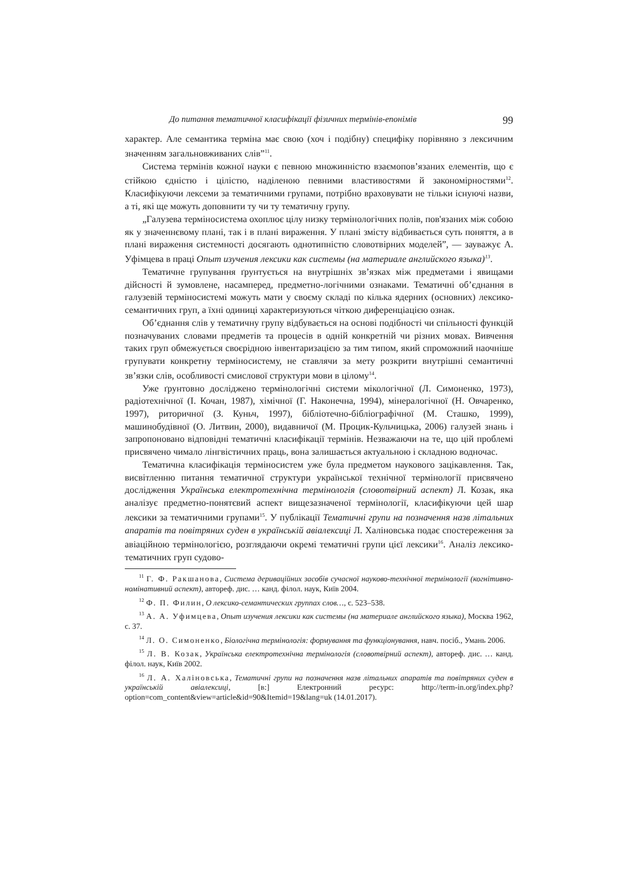До питання тематичної класифікації фізичних термінів-епонімів 99
характер. Але семантика терміна має свою (хоч і подібну) специфіку порівняно з лексичним значенням загальновживаних слів”<sup>11</sup>.
Система термінів кожної науки є певною множинністю взаємопов’язаних елементів, що є стійкою єдністю і цілістю, наділеною певними властивостями й закономірностями<sup>12</sup>. Класифікуючи лексеми за тематичними групами, потрібно враховувати не тільки існуючі назви, а ті, які ще можуть доповнити ту чи ту тематичну групу.
„Галузева терміносистема охоплює цілу низку термінологічних полів, пов'язаних між собою як у значеннєвому плані, так і в плані вираження. У плані змісту відбивається суть поняття, а в плані вираження системності досягають однотипністю словотвірних моделей”, — зауважує А. Уфімцева в праці Опыт изучения лексики как системы (на материале английского языка)<sup>13</sup>.
Тематичне групування ґрунтується на внутрішніх зв’язках між предметами і явищами дійсності й зумовлене, насамперед, предметно-логічними ознаками. Тематичні об’єднання в галузевій терміносистемі можуть мати у своєму складі по кілька ядерних (основних) лексико-семантичних груп, а їхні одиниці характеризуються чіткою диференціацією ознак.
Об’єднання слів у тематичну групу відбувається на основі подібності чи спільності функцій позначуваних словами предметів та процесів в одній конкретній чи різних мовах. Вивчення таких груп обмежується своєрідною інвентаризацією за тим типом, який спроможний наочніше групувати конкретну терміносистему, не ставлячи за мету розкрити внутрішні семантичні зв’язки слів, особливості смислової структури мови в цілому<sup>14</sup>.
Уже ґрунтовно досліджено термінологічні системи мікологічної (Л. Симоненко, 1973), радіотехнічної (І. Кочан, 1987), хімічної (Г. Наконечна, 1994), мінералогічної (Н. Овчаренко, 1997), риторичної (З. Куньч, 1997), бібліотечно-бібліографічної (М. Сташко, 1999), машинобудівної (О. Литвин, 2000), видавничої (М. Процик-Кульчицька, 2006) галузей знань і запропоновано відповідні тематичні класифікації термінів. Незважаючи на те, що цій проблемі присвячено чимало лінгвістичних праць, вона залишається актуальною і складною водночас.
Тематична класифікація терміносистем уже була предметом наукового зацікавлення. Так, висвітленню питання тематичної структури української технічної термінології присвячено дослідження Українська електротехнічна термінологія (словотвірний аспект) Л. Козак, яка аналізує предметно-понятєвий аспект вищезазначеної термінології, класифікуючи цей шар лексики за тематичними групами<sup>15</sup>. У публікації Тематичні групи на позначення назв літальних апаратів та повітряних суден в українській авіалексиці Л. Халіновська подає спостереження за авіаційною термінологією, розглядаючи окремі тематичні групи цієї лексики<sup>16</sup>. Аналіз лексико-тематичних груп судово-
<sup>11</sup> Г. Ф. Ракшанова, Система дериваційних засобів сучасної науково-технічної термінології (когнітивно-номінативний аспект), автореф. дис. … канд. філол. наук, Київ 2004.
<sup>12</sup> Ф. П. Филин, О лексико-семантических группах слов…, с. 523–538.
<sup>13</sup> А. А. Уфимцева, Опыт изучения лексики как системы (на материале английского языка), Москва 1962, с. 37.
<sup>14</sup> Л. О. Симоненко, Біологічна термінологія: формування та функціонування, навч. посіб., Умань 2006.
<sup>15</sup> Л. В. Козак, Українська електротехнічна термінологія (словотвірний аспект), автореф. дис. … канд. філол. наук, Київ 2002.
<sup>16</sup> Л. А. Халіновська, Тематичні групи на позначення назв літальних апаратів та повітряних суден в українській авіалексиці, [в:] Електронний ресурс: http://term-in.org/index.php?option=com_content&view=article&id=90&Itemid=19&lang=uk (14.01.2017).